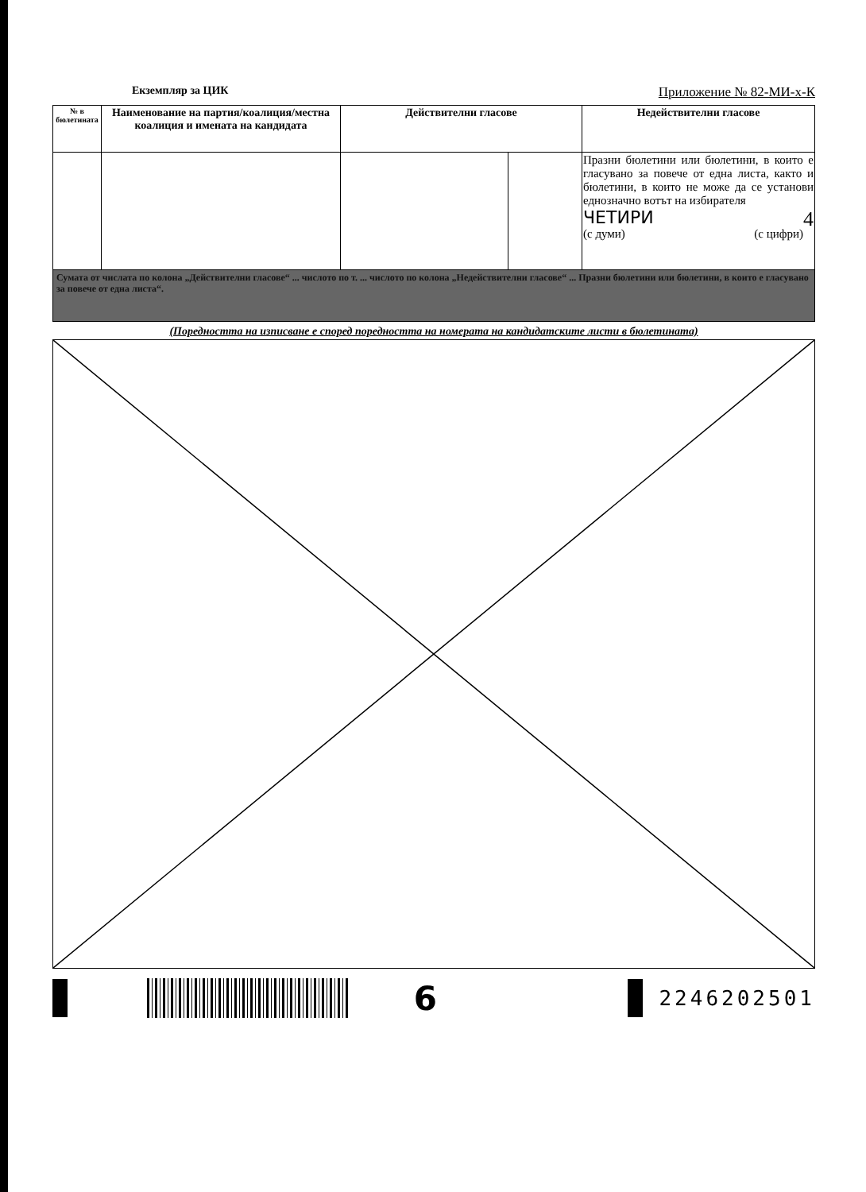Екземпляр за ЦИК Приложение № 82-МИ-х-К
| № в бюлетината | Наименование на партия/коалиция/местна коалиция и имената на кандидата | Действителни гласове | | Недействителни гласове |
| --- | --- | --- | --- | --- |
| | | | | Празни бюлетини или бюлетини, в които е гласувано за повече от една листа, както и бюлетини, в които не може да се установи еднозначно вотът на избирателя ЧЕТИРИ 4 (с думи) (с цифри) |
| Сумата от числата по колона „Действителни гласове“ ... числото по т. ... числото по колона „Недействителни гласове“ ... Празни бюлетини или бюлетини, в които е гласувано за повече от една листа“. | | | | |
(Поредността на изписване е според поредността на номерата на кандидатските листи в бюлетината)
6
2246202501